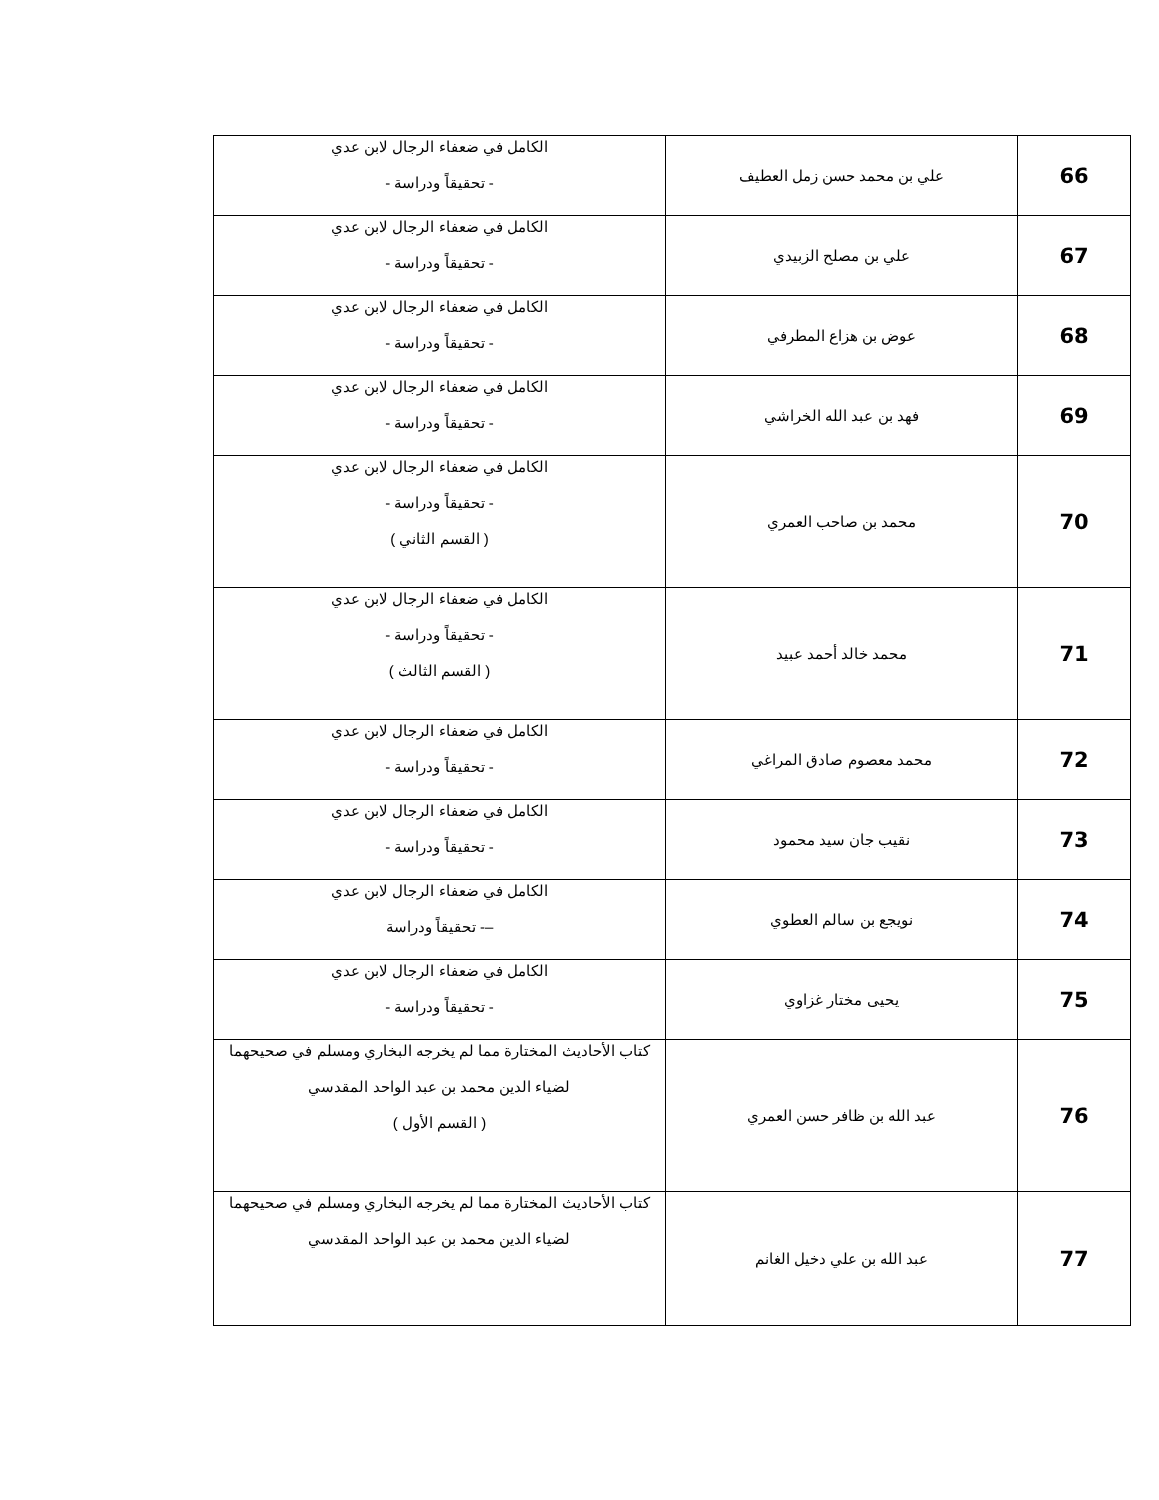| 66 | علي بن محمد حسن زمل العطيف | الكامل في ضعفاء الرجال لابن عدي - تحقيقاً ودراسة - |
| 67 | علي بن مصلح الزبيدي | الكامل في ضعفاء الرجال لابن عدي - تحقيقاً ودراسة - |
| 68 | عوض بن هزاع المطرفي | الكامل في ضعفاء الرجال لابن عدي - تحقيقاً ودراسة - |
| 69 | فهد بن عبد الله الخراشي | الكامل في ضعفاء الرجال لابن عدي - تحقيقاً ودراسة - |
| 70 | محمد بن صاحب العمري | الكامل في ضعفاء الرجال لابن عدي - تحقيقاً ودراسة - ( القسم الثاني ) |
| 71 | محمد خالد أحمد عبيد | الكامل في ضعفاء الرجال لابن عدي - تحقيقاً ودراسة - ( القسم الثالث ) |
| 72 | محمد معصوم صادق المراغي | الكامل في ضعفاء الرجال لابن عدي - تحقيقاً ودراسة - |
| 73 | نقيب جان سيد محمود | الكامل في ضعفاء الرجال لابن عدي - تحقيقاً ودراسة - |
| 74 | نويجع بن سالم العطوي | الكامل في ضعفاء الرجال لابن عدي –- تحقيقاً ودراسة |
| 75 | يحيى مختار غزاوي | الكامل في ضعفاء الرجال لابن عدي - تحقيقاً ودراسة - |
| 76 | عبد الله بن ظافر حسن العمري | كتاب الأحاديث المختارة مما لم يخرجه البخاري ومسلم في صحيحهما لضياء الدين محمد بن عبد الواحد المقدسي ( القسم الأول ) |
| 77 | عبد الله بن علي دخيل الغانم | كتاب الأحاديث المختارة مما لم يخرجه البخاري ومسلم في صحيحهما لضياء الدين محمد بن عبد الواحد المقدسي |